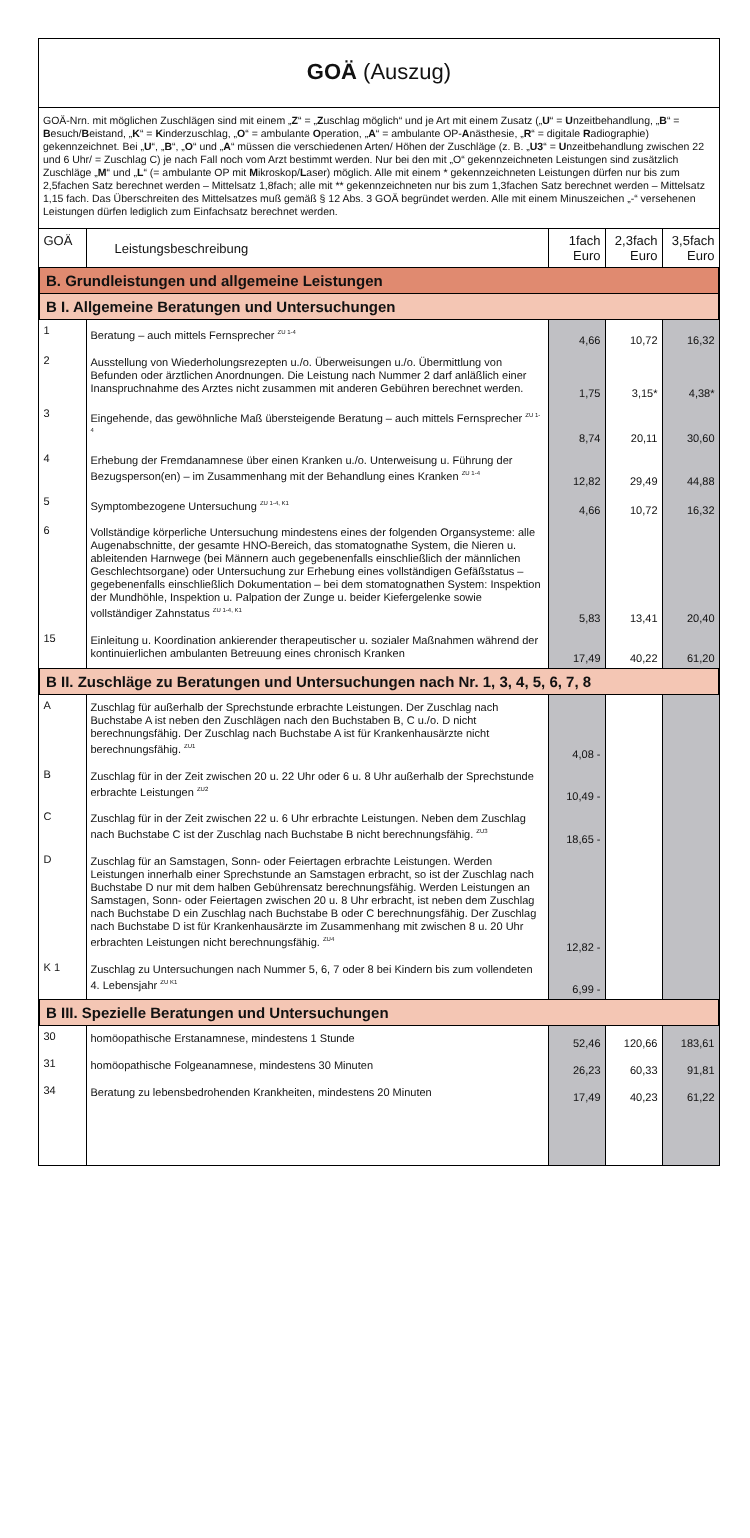GOÄ (Auszug)
GOÄ-Nrn. mit möglichen Zuschlägen sind mit einem „Z“ = „Zuschlag möglich“ und je Art mit einem Zusatz („U“ = Unzeitbehandlung, „B“ = Besuch/Beistand, „K“ = Kinderzuschlag, „O“ = ambulante Operation, „A“ = ambulante OP-Anästhesie, „R“ = digitale Radiographie) gekennzeichnet. Bei „U“, „B“, „O“ und „A“ müssen die verschiedenen Arten/ Höhen der Zuschläge (z. B. „U3“ = Unzeitbehandlung zwischen 22 und 6 Uhr/ = Zuschlag C) je nach Fall noch vom Arzt bestimmt werden. Nur bei den mit „O“ gekennzeichneten Leistungen sind zusätzlich Zuschläge „M“ und „L“ (= ambulante OP mit Mikroskop/Laser) möglich. Alle mit einem * gekennzeichneten Leistungen dürfen nur bis zum 2,5fachen Satz berechnet werden – Mittelsatz 1,8fach; alle mit ** gekennzeichneten nur bis zum 1,3fachen Satz berechnet werden – Mittelsatz 1,15 fach. Das Überschreiten des Mittelsatzes muß gemäß § 12 Abs. 3 GOÄ begründet werden. Alle mit einem Minuszeichen „-“ versehenen Leistungen dürfen lediglich zum Einfachsatz berechnet werden.
| GOÄ | Leistungsbeschreibung | 1fach Euro | 2,3fach Euro | 3,5fach Euro |
| --- | --- | --- | --- | --- |
| B. Grundleistungen und allgemeine Leistungen | | | | |
| B I. Allgemeine Beratungen und Untersuchungen | | | | |
| 1 | Beratung – auch mittels Fernsprecher <sup>ZU 1-4</sup> | 4,66 | 10,72 | 16,32 |
| 2 | Ausstellung von Wiederholungsrezepten u./o. Überweisungen u./o. Übermittlung von Befunden oder ärztlichen Anordnungen. Die Leistung nach Nummer 2 darf anläßlich einer Inanspruchnahme des Arztes nicht zusammen mit anderen Gebühren berechnet werden. | 1,75 | 3,15* | 4,38* |
| 3 | Eingehende, das gewöhnliche Maß übersteigende Beratung – auch mittels Fernsprecher <sup>ZU 1-4</sup> | 8,74 | 20,11 | 30,60 |
| 4 | Erhebung der Fremdanamnese über einen Kranken u./o. Unterweisung u. Führung der Bezugsperson(en) – im Zusammenhang mit der Behandlung eines Kranken <sup>ZU 1-4</sup> | 12,82 | 29,49 | 44,88 |
| 5 | Symptombezogene Untersuchung <sup>ZU 1-4, K1</sup> | 4,66 | 10,72 | 16,32 |
| 6 | Vollständige körperliche Untersuchung mindestens eines der folgenden Organsysteme: alle Augenabschnitte, der gesamte HNO-Bereich, das stomatognathe System, die Nieren u. ableitenden Harnwege (bei Männern auch gegebenenfalls einschließlich der männlichen Geschlechtsorgane) oder Untersuchung zur Erhebung eines vollständigen Gefäßstatus – gegebenenfalls einschließlich Dokumentation – bei dem stomatognathen System: Inspektion der Mundhöhle, Inspektion u. Palpation der Zunge u. beider Kiefergelenke sowie vollständiger Zahnstatus <sup>ZU 1-4, K1</sup> | 5,83 | 13,41 | 20,40 |
| 15 | Einleitung u. Koordination ankierender therapeutischer u. sozialer Maßnahmen während der kontinuierlichen ambulanten Betreuung eines chronisch Kranken | 17,49 | 40,22 | 61,20 |
| B II. Zuschläge zu Beratungen und Untersuchungen nach Nr. 1, 3, 4, 5, 6, 7, 8 | | | | |
| A | Zuschlag für außerhalb der Sprechstunde erbrachte Leistungen. Der Zuschlag nach Buchstabe A ist neben den Zuschlägen nach den Buchstaben B, C u./o. D nicht berechnungsfähig. Der Zuschlag nach Buchstabe A ist für Krankenhausärzte nicht berechnungsfähig. <sup>ZU1</sup> | 4,08 - | | |
| B | Zuschlag für in der Zeit zwischen 20 u. 22 Uhr oder 6 u. 8 Uhr außerhalb der Sprechstunde erbrachte Leistungen <sup>ZU2</sup> | 10,49 - | | |
| C | Zuschlag für in der Zeit zwischen 22 u. 6 Uhr erbrachte Leistungen. Neben dem Zuschlag nach Buchstabe C ist der Zuschlag nach Buchstabe B nicht berechnungsfähig. <sup>ZU3</sup> | 18,65 - | | |
| D | Zuschlag für an Samstagen, Sonn- oder Feiertagen erbrachte Leistungen. Werden Leistungen innerhalb einer Sprechstunde an Samstagen erbracht, so ist der Zuschlag nach Buchstabe D nur mit dem halben Gebührensatz berechnungsfähig. Werden Leistungen an Samstagen, Sonn- oder Feiertagen zwischen 20 u. 8 Uhr erbracht, ist neben dem Zuschlag nach Buchstabe D ein Zuschlag nach Buchstabe B oder C berechnungsfähig. Der Zuschlag nach Buchstabe D ist für Krankenhausärzte im Zusammenhang mit zwischen 8 u. 20 Uhr erbrachten Leistungen nicht berechnungsfähig. <sup>ZU4</sup> | 12,82 - | | |
| K 1 | Zuschlag zu Untersuchungen nach Nummer 5, 6, 7 oder 8 bei Kindern bis zum vollendeten 4. Lebensjahr <sup>ZU K1</sup> | 6,99 - | | |
| B III. Spezielle Beratungen und Untersuchungen | | | | |
| 30 | homöopathische Erstanamnese, mindestens 1 Stunde | 52,46 | 120,66 | 183,61 |
| 31 | homöopathische Folgeanamnese, mindestens 30 Minuten | 26,23 | 60,33 | 91,81 |
| 34 | Beratung zu lebensbedrohenden Krankheiten, mindestens 20 Minuten | 17,49 | 40,23 | 61,22 |